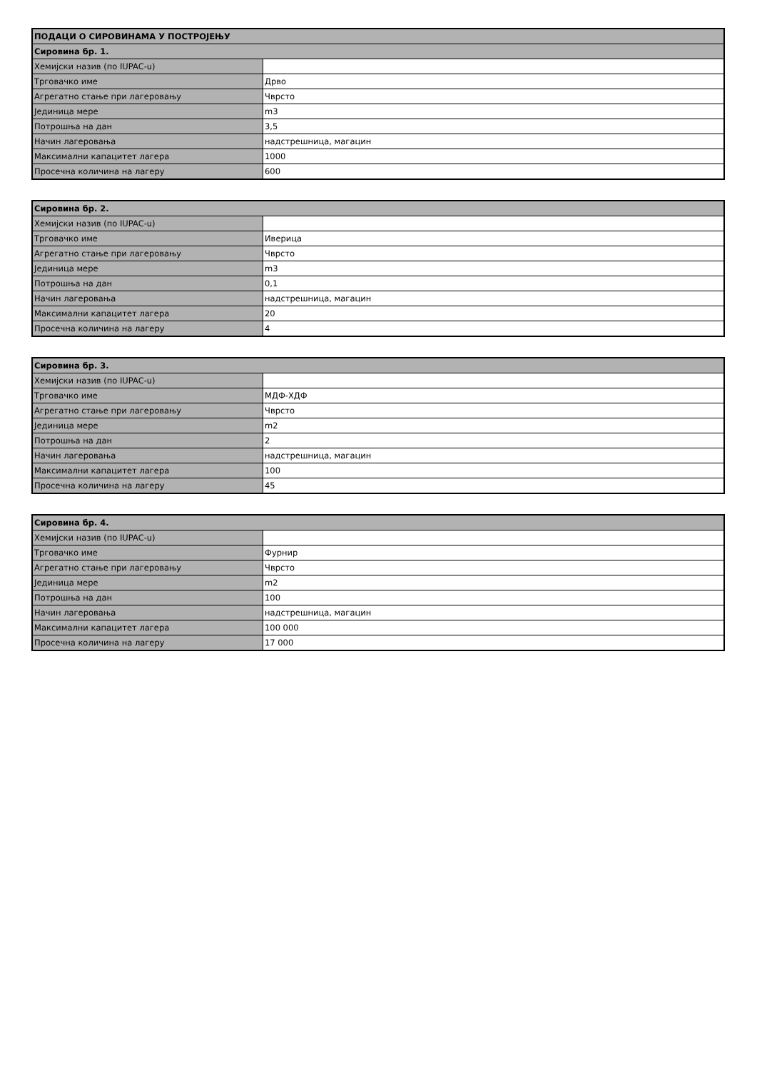| ПОДАЦИ О СИРОВИНАМА У ПОСТРОЈЕЊУ | |
| Сировина бр. 1. | |
| Хемијски назив (по IUPAC-u) | |
| Трговачко име | Дрво |
| Агрегатно стање при лагеровању | Чврсто |
| Јединица мере | m3 |
| Потрошња на дан | 3,5 |
| Начин лагеровања | надстрешница, магацин |
| Максимални капацитет лагера | 1000 |
| Просечна количина на лагеру | 600 |
| Сировина бр. 2. | |
| Хемијски назив (по IUPAC-u) | |
| Трговачко име | Иверица |
| Агрегатно стање при лагеровању | Чврсто |
| Јединица мере | m3 |
| Потрошња на дан | 0,1 |
| Начин лагеровања | надстрешница, магацин |
| Максимални капацитет лагера | 20 |
| Просечна количина на лагеру | 4 |
| Сировина бр. 3. | |
| Хемијски назив (по IUPAC-u) | |
| Трговачко име | МДФ-ХДФ |
| Агрегатно стање при лагеровању | Чврсто |
| Јединица мере | m2 |
| Потрошња на дан | 2 |
| Начин лагеровања | надстрешница, магацин |
| Максимални капацитет лагера | 100 |
| Просечна количина на лагеру | 45 |
| Сировина бр. 4. | |
| Хемијски назив (по IUPAC-u) | |
| Трговачко име | Фурнир |
| Агрегатно стање при лагеровању | Чврсто |
| Јединица мере | m2 |
| Потрошња на дан | 100 |
| Начин лагеровања | надстрешница, магацин |
| Максимални капацитет лагера | 100 000 |
| Просечна количина на лагеру | 17 000 |